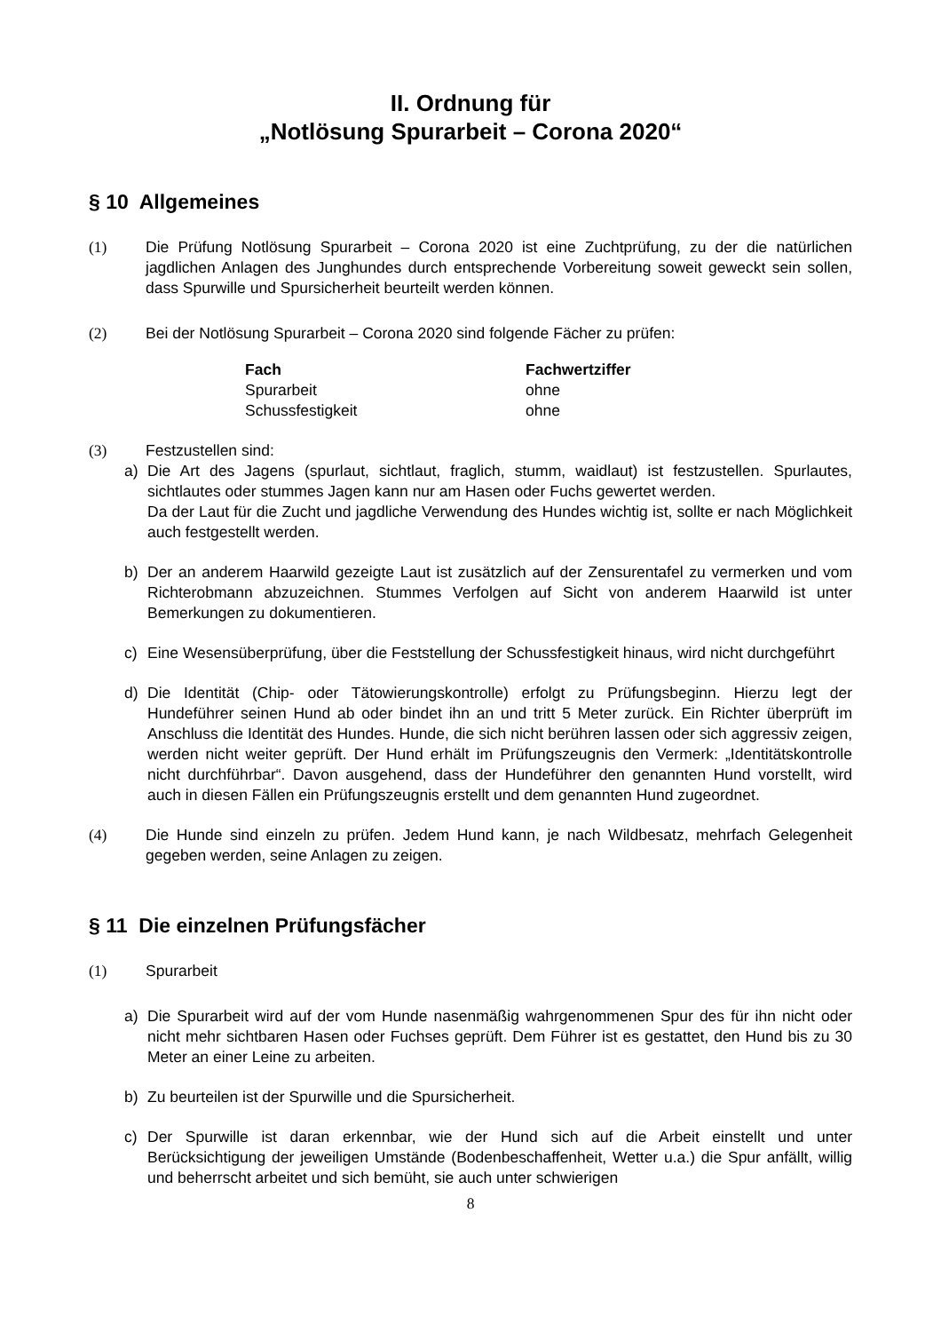II. Ordnung für
„Notlösung Spurarbeit – Corona 2020“
§ 10 Allgemeines
(1) Die Prüfung Notlösung Spurarbeit – Corona 2020 ist eine Zuchtprüfung, zu der die natürlichen jagdlichen Anlagen des Junghundes durch entsprechende Vorbereitung soweit geweckt sein sollen, dass Spurwille und Spursicherheit beurteilt werden können.
(2) Bei der Notlösung Spurarbeit – Corona 2020 sind folgende Fächer zu prüfen:
| Fach | Fachwertziffer |
| --- | --- |
| Spurarbeit | ohne |
| Schussfestigkeit | ohne |
(3) Festzustellen sind:
a) Die Art des Jagens (spurlaut, sichtlaut, fraglich, stumm, waidlaut) ist festzustellen. Spurlautes, sichtlautes oder stummes Jagen kann nur am Hasen oder Fuchs gewertet werden.
Da der Laut für die Zucht und jagdliche Verwendung des Hundes wichtig ist, sollte er nach Möglichkeit auch festgestellt werden.
b) Der an anderem Haarwild gezeigte Laut ist zusätzlich auf der Zensurentafel zu vermerken und vom Richterobmann abzuzeichnen. Stummes Verfolgen auf Sicht von anderem Haarwild ist unter Bemerkungen zu dokumentieren.
c) Eine Wesensüberprüfung, über die Feststellung der Schussfestigkeit hinaus, wird nicht durchgeführt
d) Die Identität (Chip- oder Tätowierungskontrolle) erfolgt zu Prüfungsbeginn. Hierzu legt der Hundeführer seinen Hund ab oder bindet ihn an und tritt 5 Meter zurück. Ein Richter überprüft im Anschluss die Identität des Hundes. Hunde, die sich nicht berühren lassen oder sich aggressiv zeigen, werden nicht weiter geprüft. Der Hund erhält im Prüfungszeugnis den Vermerk: „Identitätskontrolle nicht durchführbar“. Davon ausgehend, dass der Hundeführer den genannten Hund vorstellt, wird auch in diesen Fällen ein Prüfungszeugnis erstellt und dem genannten Hund zugeordnet.
(4) Die Hunde sind einzeln zu prüfen. Jedem Hund kann, je nach Wildbesatz, mehrfach Gelegenheit gegeben werden, seine Anlagen zu zeigen.
§ 11 Die einzelnen Prüfungsfächer
(1) Spurarbeit
a) Die Spurarbeit wird auf der vom Hunde nasenmäßig wahrgenommenen Spur des für ihn nicht oder nicht mehr sichtbaren Hasen oder Fuchses geprüft. Dem Führer ist es gestattet, den Hund bis zu 30 Meter an einer Leine zu arbeiten.
b) Zu beurteilen ist der Spurwille und die Spursicherheit.
c) Der Spurwille ist daran erkennbar, wie der Hund sich auf die Arbeit einstellt und unter Berücksichtigung der jeweiligen Umstände (Bodenbeschaffenheit, Wetter u.a.) die Spur anfällt, willig und beherrscht arbeitet und sich bemüht, sie auch unter schwierigen
8